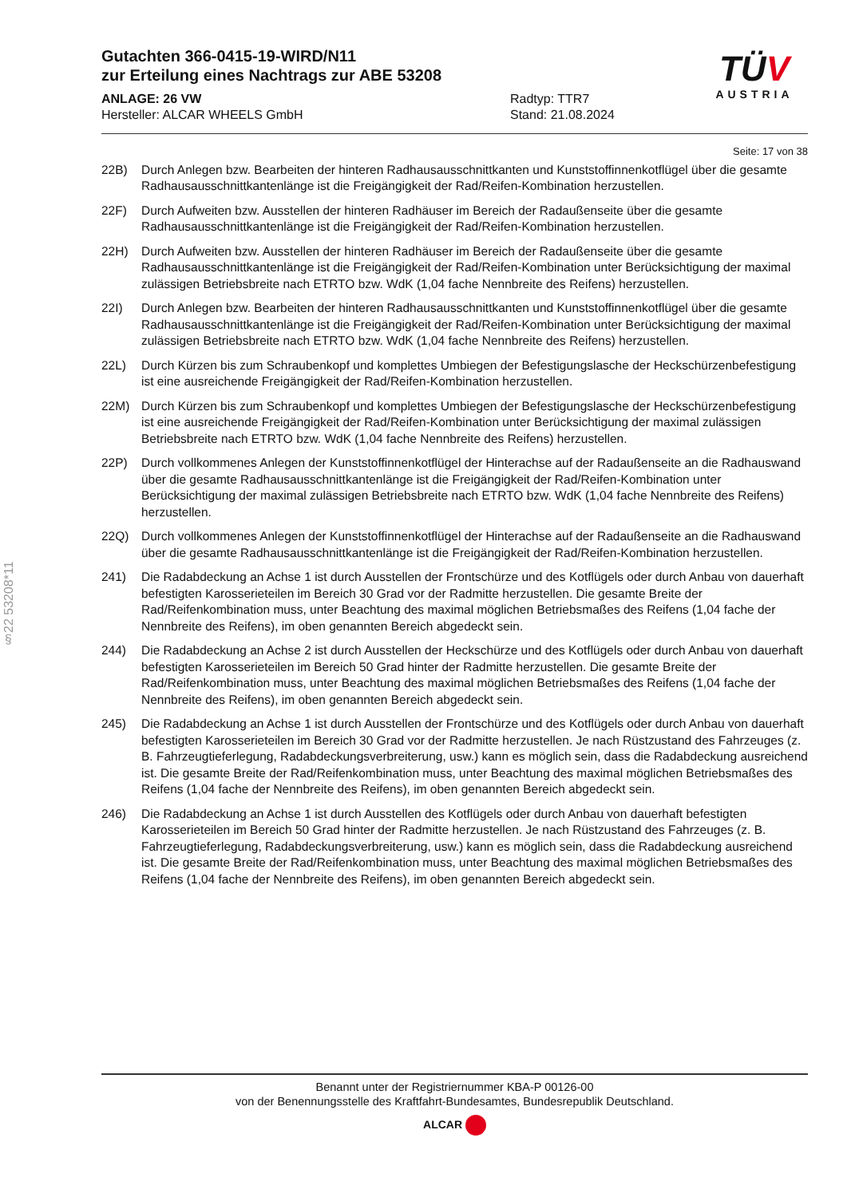Gutachten 366-0415-19-WIRD/N11
zur Erteilung eines Nachtrags zur ABE 53208
ANLAGE: 26 VW
Hersteller: ALCAR WHEELS GmbH
Radtyp: TTR7
Stand: 21.08.2024
TÜV
AUSTRIA
§22 53208*11
Seite: 17 von 38
22B) Durch Anlegen bzw. Bearbeiten der hinteren Radhausausschnittkanten und Kunststoffinnenkotflügel über die gesamte Radhausausschnittkantenlänge ist die Freigängigkeit der Rad/Reifen-Kombination herzustellen.
22F) Durch Aufweiten bzw. Ausstellen der hinteren Radhäuser im Bereich der Radaußenseite über die gesamte Radhausausschnittkantenlänge ist die Freigängigkeit der Rad/Reifen-Kombination herzustellen.
22H) Durch Aufweiten bzw. Ausstellen der hinteren Radhäuser im Bereich der Radaußenseite über die gesamte Radhausausschnittkantenlänge ist die Freigängigkeit der Rad/Reifen-Kombination unter Berücksichtigung der maximal zulässigen Betriebsbreite nach ETRTO bzw. WdK (1,04 fache Nennbreite des Reifens) herzustellen.
22I) Durch Anlegen bzw. Bearbeiten der hinteren Radhausausschnittkanten und Kunststoffinnenkotflügel über die gesamte Radhausausschnittkantenlänge ist die Freigängigkeit der Rad/Reifen-Kombination unter Berücksichtigung der maximal zulässigen Betriebsbreite nach ETRTO bzw. WdK (1,04 fache Nennbreite des Reifens) herzustellen.
22L) Durch Kürzen bis zum Schraubenkopf und komplettes Umbiegen der Befestigungslasche der Heckschürzenbefestigung ist eine ausreichende Freigängigkeit der Rad/Reifen-Kombination herzustellen.
22M) Durch Kürzen bis zum Schraubenkopf und komplettes Umbiegen der Befestigungslasche der Heckschürzenbefestigung ist eine ausreichende Freigängigkeit der Rad/Reifen-Kombination unter Berücksichtigung der maximal zulässigen Betriebsbreite nach ETRTO bzw. WdK (1,04 fache Nennbreite des Reifens) herzustellen.
22P) Durch vollkommenes Anlegen der Kunststoffinnenkotflügel der Hinterachse auf der Radaußenseite an die Radhauswand über die gesamte Radhausausschnittkantenlänge ist die Freigängigkeit der Rad/Reifen-Kombination unter Berücksichtigung der maximal zulässigen Betriebsbreite nach ETRTO bzw. WdK (1,04 fache Nennbreite des Reifens) herzustellen.
22Q) Durch vollkommenes Anlegen der Kunststoffinnenkotflügel der Hinterachse auf der Radaußenseite an die Radhauswand über die gesamte Radhausausschnittkantenlänge ist die Freigängigkeit der Rad/Reifen-Kombination herzustellen.
241) Die Radabdeckung an Achse 1 ist durch Ausstellen der Frontschürze und des Kotflügels oder durch Anbau von dauerhaft befestigten Karosserieteilen im Bereich 30 Grad vor der Radmitte herzustellen. Die gesamte Breite der Rad/Reifenkombination muss, unter Beachtung des maximal möglichen Betriebsmaßes des Reifens (1,04 fache der Nennbreite des Reifens), im oben genannten Bereich abgedeckt sein.
244) Die Radabdeckung an Achse 2 ist durch Ausstellen der Heckschürze und des Kotflügels oder durch Anbau von dauerhaft befestigten Karosserieteilen im Bereich 50 Grad hinter der Radmitte herzustellen. Die gesamte Breite der Rad/Reifenkombination muss, unter Beachtung des maximal möglichen Betriebsmaßes des Reifens (1,04 fache der Nennbreite des Reifens), im oben genannten Bereich abgedeckt sein.
245) Die Radabdeckung an Achse 1 ist durch Ausstellen der Frontschürze und des Kotflügels oder durch Anbau von dauerhaft befestigten Karosserieteilen im Bereich 30 Grad vor der Radmitte herzustellen. Je nach Rüstzustand des Fahrzeuges (z. B. Fahrzeugtieferlegung, Radabdeckungsverbreiterung, usw.) kann es möglich sein, dass die Radabdeckung ausreichend ist. Die gesamte Breite der Rad/Reifenkombination muss, unter Beachtung des maximal möglichen Betriebsmaßes des Reifens (1,04 fache der Nennbreite des Reifens), im oben genannten Bereich abgedeckt sein.
246) Die Radabdeckung an Achse 1 ist durch Ausstellen des Kotflügels oder durch Anbau von dauerhaft befestigten Karosserieteilen im Bereich 50 Grad hinter der Radmitte herzustellen. Je nach Rüstzustand des Fahrzeuges (z. B. Fahrzeugtieferlegung, Radabdeckungsverbreiterung, usw.) kann es möglich sein, dass die Radabdeckung ausreichend ist. Die gesamte Breite der Rad/Reifenkombination muss, unter Beachtung des maximal möglichen Betriebsmaßes des Reifens (1,04 fache der Nennbreite des Reifens), im oben genannten Bereich abgedeckt sein.
Benannt unter der Registriernummer KBA-P 00126-00
von der Benennungsstelle des Kraftfahrt-Bundesamtes, Bundesrepublik Deutschland.
ALCAR